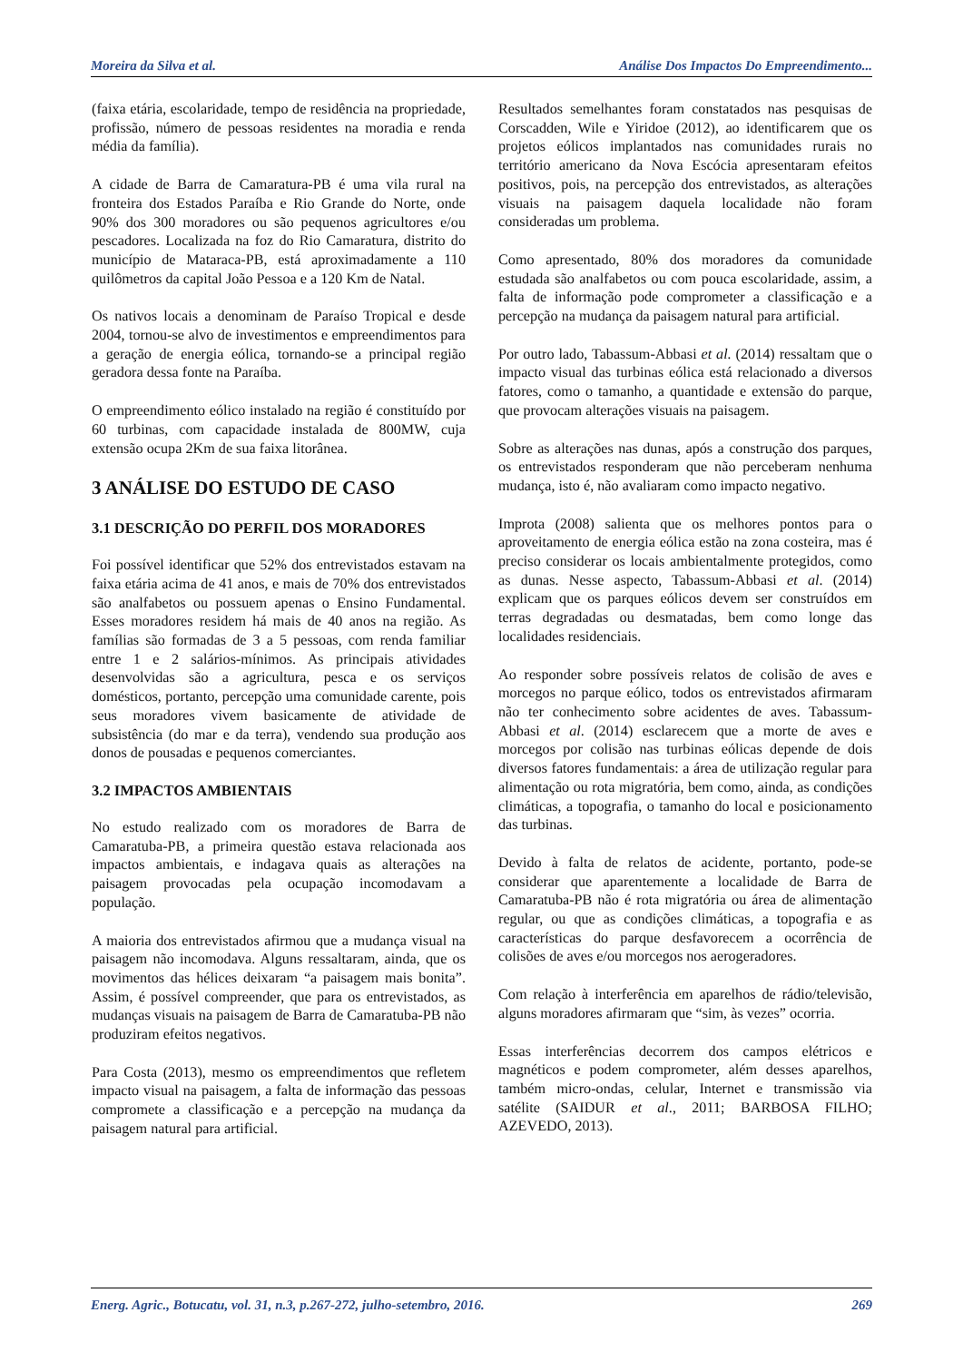Moreira da Silva et al. Análise Dos Impactos Do Empreendimento...
(faixa etária, escolaridade, tempo de residência na propriedade, profissão, número de pessoas residentes na moradia e renda média da família).
A cidade de Barra de Camaratura-PB é uma vila rural na fronteira dos Estados Paraíba e Rio Grande do Norte, onde 90% dos 300 moradores ou são pequenos agricultores e/ou pescadores. Localizada na foz do Rio Camaratura, distrito do município de Mataraca-PB, está aproximadamente a 110 quilômetros da capital João Pessoa e a 120 Km de Natal.
Os nativos locais a denominam de Paraíso Tropical e desde 2004, tornou-se alvo de investimentos e empreendimentos para a geração de energia eólica, tornando-se a principal região geradora dessa fonte na Paraíba.
O empreendimento eólico instalado na região é constituído por 60 turbinas, com capacidade instalada de 800MW, cuja extensão ocupa 2Km de sua faixa litorânea.
3 ANÁLISE DO ESTUDO DE CASO
3.1 DESCRIÇÃO DO PERFIL DOS MORADORES
Foi possível identificar que 52% dos entrevistados estavam na faixa etária acima de 41 anos, e mais de 70% dos entrevistados são analfabetos ou possuem apenas o Ensino Fundamental. Esses moradores residem há mais de 40 anos na região. As famílias são formadas de 3 a 5 pessoas, com renda familiar entre 1 e 2 salários-mínimos. As principais atividades desenvolvidas são a agricultura, pesca e os serviços domésticos, portanto, percepção uma comunidade carente, pois seus moradores vivem basicamente de atividade de subsistência (do mar e da terra), vendendo sua produção aos donos de pousadas e pequenos comerciantes.
3.2 IMPACTOS AMBIENTAIS
No estudo realizado com os moradores de Barra de Camaratuba-PB, a primeira questão estava relacionada aos impactos ambientais, e indagava quais as alterações na paisagem provocadas pela ocupação incomodavam a população.
A maioria dos entrevistados afirmou que a mudança visual na paisagem não incomodava. Alguns ressaltaram, ainda, que os movimentos das hélices deixaram “a paisagem mais bonita”. Assim, é possível compreender, que para os entrevistados, as mudanças visuais na paisagem de Barra de Camaratuba-PB não produziram efeitos negativos.
Para Costa (2013), mesmo os empreendimentos que refletem impacto visual na paisagem, a falta de informação das pessoas compromete a classificação e a percepção na mudança da paisagem natural para artificial.
Resultados semelhantes foram constatados nas pesquisas de Corscadden, Wile e Yiridoe (2012), ao identificarem que os projetos eólicos implantados nas comunidades rurais no território americano da Nova Escócia apresentaram efeitos positivos, pois, na percepção dos entrevistados, as alterações visuais na paisagem daquela localidade não foram consideradas um problema.
Como apresentado, 80% dos moradores da comunidade estudada são analfabetos ou com pouca escolaridade, assim, a falta de informação pode comprometer a classificação e a percepção na mudança da paisagem natural para artificial.
Por outro lado, Tabassum-Abbasi et al. (2014) ressaltam que o impacto visual das turbinas eólica está relacionado a diversos fatores, como o tamanho, a quantidade e extensão do parque, que provocam alterações visuais na paisagem.
Sobre as alterações nas dunas, após a construção dos parques, os entrevistados responderam que não perceberam nenhuma mudança, isto é, não avaliaram como impacto negativo.
Improta (2008) salienta que os melhores pontos para o aproveitamento de energia eólica estão na zona costeira, mas é preciso considerar os locais ambientalmente protegidos, como as dunas. Nesse aspecto, Tabassum-Abbasi et al. (2014) explicam que os parques eólicos devem ser construídos em terras degradadas ou desmatadas, bem como longe das localidades residenciais.
Ao responder sobre possíveis relatos de colisão de aves e morcegos no parque eólico, todos os entrevistados afirmaram não ter conhecimento sobre acidentes de aves. Tabassum-Abbasi et al. (2014) esclarecem que a morte de aves e morcegos por colisão nas turbinas eólicas depende de dois diversos fatores fundamentais: a área de utilização regular para alimentação ou rota migratória, bem como, ainda, as condições climáticas, a topografia, o tamanho do local e posicionamento das turbinas.
Devido à falta de relatos de acidente, portanto, pode-se considerar que aparentemente a localidade de Barra de Camaratuba-PB não é rota migratória ou área de alimentação regular, ou que as condições climáticas, a topografia e as características do parque desfavorecem a ocorrência de colisões de aves e/ou morcegos nos aerogeradores.
Com relação à interferência em aparelhos de rádio/televisão, alguns moradores afirmaram que “sim, às vezes” ocorria.
Essas interferências decorrem dos campos elétricos e magnéticos e podem comprometer, além desses aparelhos, também micro-ondas, celular, Internet e transmissão via satélite (SAIDUR et al., 2011; BARBOSA FILHO; AZEVEDO, 2013).
Energ. Agric., Botucatu, vol. 31, n.3, p.267-272, julho-setembro, 2016. 269